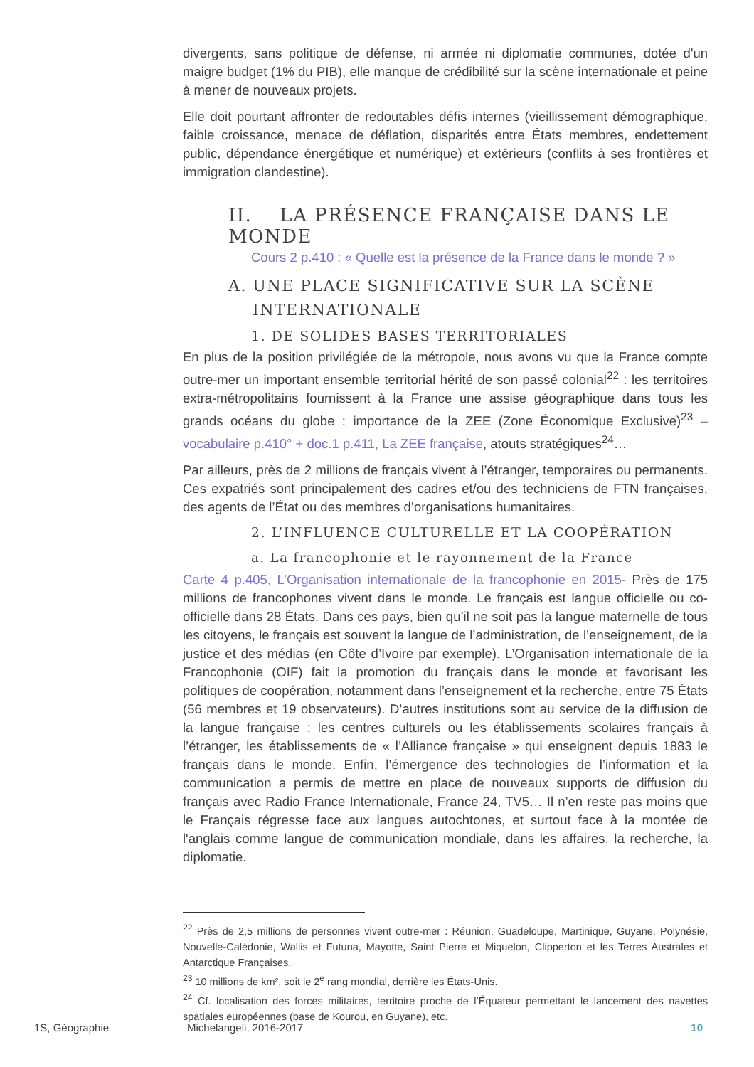divergents, sans politique de défense, ni armée ni diplomatie communes, dotée d'un maigre budget (1% du PIB), elle manque de crédibilité sur la scène internationale et peine à mener de nouveaux projets.
Elle doit pourtant affronter de redoutables défis internes (vieillissement démographique, faible croissance, menace de déflation, disparités entre États membres, endettement public, dépendance énergétique et numérique) et extérieurs (conflits à ses frontières et immigration clandestine).
II. LA PRÉSENCE FRANÇAISE DANS LE MONDE
Cours 2 p.410 : « Quelle est la présence de la France dans le monde ? »
A. UNE PLACE SIGNIFICATIVE SUR LA SCÈNE
INTERNATIONALE
1. DE SOLIDES BASES TERRITORIALES
En plus de la position privilégiée de la métropole, nous avons vu que la France compte outre-mer un important ensemble territorial hérité de son passé colonial<sup>22</sup> : les territoires extra-métropolitains fournissent à la France une assise géographique dans tous les grands océans du globe : importance de la ZEE (Zone Économique Exclusive)<sup>23</sup> –vocabulaire p.410° + doc.1 p.411, La ZEE française, atouts stratégiques<sup>24</sup>…
Par ailleurs, près de 2 millions de français vivent à l’étranger, temporaires ou permanents. Ces expatriés sont principalement des cadres et/ou des techniciens de FTN françaises, des agents de l’État ou des membres d’organisations humanitaires.
2. L’INFLUENCE CULTURELLE ET LA COOPÉRATION
a. La francophonie et le rayonnement de la France
Carte 4 p.405, L’Organisation internationale de la francophonie en 2015- Près de 175 millions de francophones vivent dans le monde. Le français est langue officielle ou co-officielle dans 28 États. Dans ces pays, bien qu’il ne soit pas la langue maternelle de tous les citoyens, le français est souvent la langue de l’administration, de l’enseignement, de la justice et des médias (en Côte d’Ivoire par exemple). L’Organisation internationale de la Francophonie (OIF) fait la promotion du français dans le monde et favorisant les politiques de coopération, notamment dans l’enseignement et la recherche, entre 75 États (56 membres et 19 observateurs). D’autres institutions sont au service de la diffusion de la langue française : les centres culturels ou les établissements scolaires français à l’étranger, les établissements de « l’Alliance française » qui enseignent depuis 1883 le français dans le monde. Enfin, l’émergence des technologies de l’information et la communication a permis de mettre en place de nouveaux supports de diffusion du français avec Radio France Internationale, France 24, TV5… Il n’en reste pas moins que le Français régresse face aux langues autochtones, et surtout face à la montée de l'anglais comme langue de communication mondiale, dans les affaires, la recherche, la diplomatie.
<sup>22</sup> Près de 2,5 millions de personnes vivent outre-mer : Réunion, Guadeloupe, Martinique, Guyane, Polynésie, Nouvelle-Calédonie, Wallis et Futuna, Mayotte, Saint Pierre et Miquelon, Clipperton et les Terres Australes et Antarctique Françaises.
<sup>23</sup> 10 millions de km², soit le 2<sup>e</sup> rang mondial, derrière les États-Unis.
<sup>24</sup> Cf. localisation des forces militaires, territoire proche de l’Équateur permettant le lancement des navettes spatiales européennes (base de Kourou, en Guyane), etc.
1S, Géographie Michelangeli, 2016-2017 10